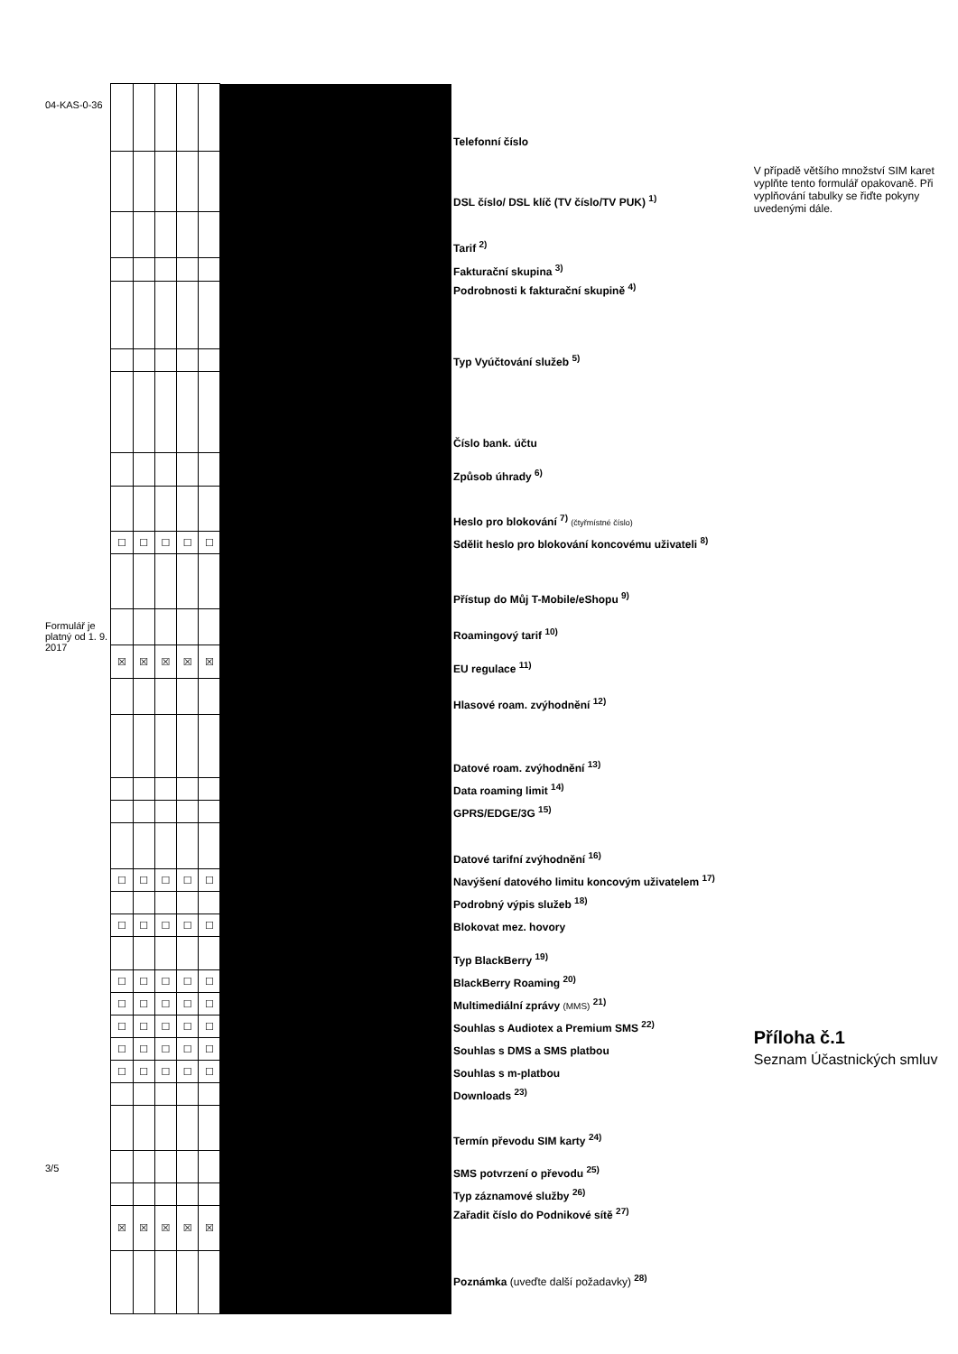04-KAS-0-36
Formulář je platný od 1. 9. 2017
3/5
| | | | | | | Telefonní číslo |
| | | | | | | DSL číslo/ DSL klíč (TV číslo/TV PUK) <sup>1)</sup> |
| | | | | | | Tarif <sup>2)</sup> |
| | | | | | | Fakturační skupina <sup>3)</sup> |
| | | | | | | Podrobnosti k fakturační skupině <sup>4)</sup> |
| | | | | | | Typ Vyúčtování služeb <sup>5)</sup> |
| | | | | | | Číslo bank. účtu |
| | | | | | | Způsob úhrady <sup>6)</sup> |
| | | | | | | Heslo pro blokování <sup>7)</sup> (čtyřmístné číslo) |
| ☐ | ☐ | ☐ | ☐ | ☐ | | Sdělit heslo pro blokování koncovému uživateli <sup>8)</sup> |
| | | | | | | Přístup do Můj T-Mobile/eShopu <sup>9)</sup> |
| | | | | | | Roamingový tarif <sup>10)</sup> |
| ☒ | ☒ | ☒ | ☒ | ☒ | | EU regulace <sup>11)</sup> |
| | | | | | | Hlasové roam. zvýhodnění <sup>12)</sup> |
| | | | | | | Datové roam. zvýhodnění <sup>13)</sup> |
| | | | | | | Data roaming limit <sup>14)</sup> |
| | | | | | | GPRS/EDGE/3G <sup>15)</sup> |
| | | | | | | Datové tarifní zvýhodnění <sup>16)</sup> |
| ☐ | ☐ | ☐ | ☐ | ☐ | | Navýšení datového limitu koncovým uživatelem <sup>17)</sup> |
| | | | | | | Podrobný výpis služeb <sup>18)</sup> |
| ☐ | ☐ | ☐ | ☐ | ☐ | | Blokovat mez. hovory |
| | | | | | | Typ BlackBerry <sup>19)</sup> |
| ☐ | ☐ | ☐ | ☐ | ☐ | | BlackBerry Roaming <sup>20)</sup> |
| ☐ | ☐ | ☐ | ☐ | ☐ | | Multimediální zprávy (MMS) <sup>21)</sup> |
| ☐ | ☐ | ☐ | ☐ | ☐ | | Souhlas s Audiotex a Premium SMS <sup>22)</sup> |
| ☐ | ☐ | ☐ | ☐ | ☐ | | Souhlas s DMS a SMS platbou |
| ☐ | ☐ | ☐ | ☐ | ☐ | | Souhlas s m-platbou |
| | | | | | | Downloads <sup>23)</sup> |
| | | | | | | Termín převodu SIM karty <sup>24)</sup> |
| | | | | | | SMS potvrzení o převodu <sup>25)</sup> |
| | | | | | | Typ záznamové služby <sup>26)</sup> |
| ☒ | ☒ | ☒ | ☒ | ☒ | | Zařadit číslo do Podnikové sítě <sup>27)</sup> |
| | | | | | | Poznámka (uveďte další požadavky) <sup>28)</sup> |
V případě většího množství SIM karet vyplňte tento formulář opakovaně. Při vyplňování tabulky se řiďte pokyny uvedenými dále.
Příloha č.1
Seznam Účastnických smluv